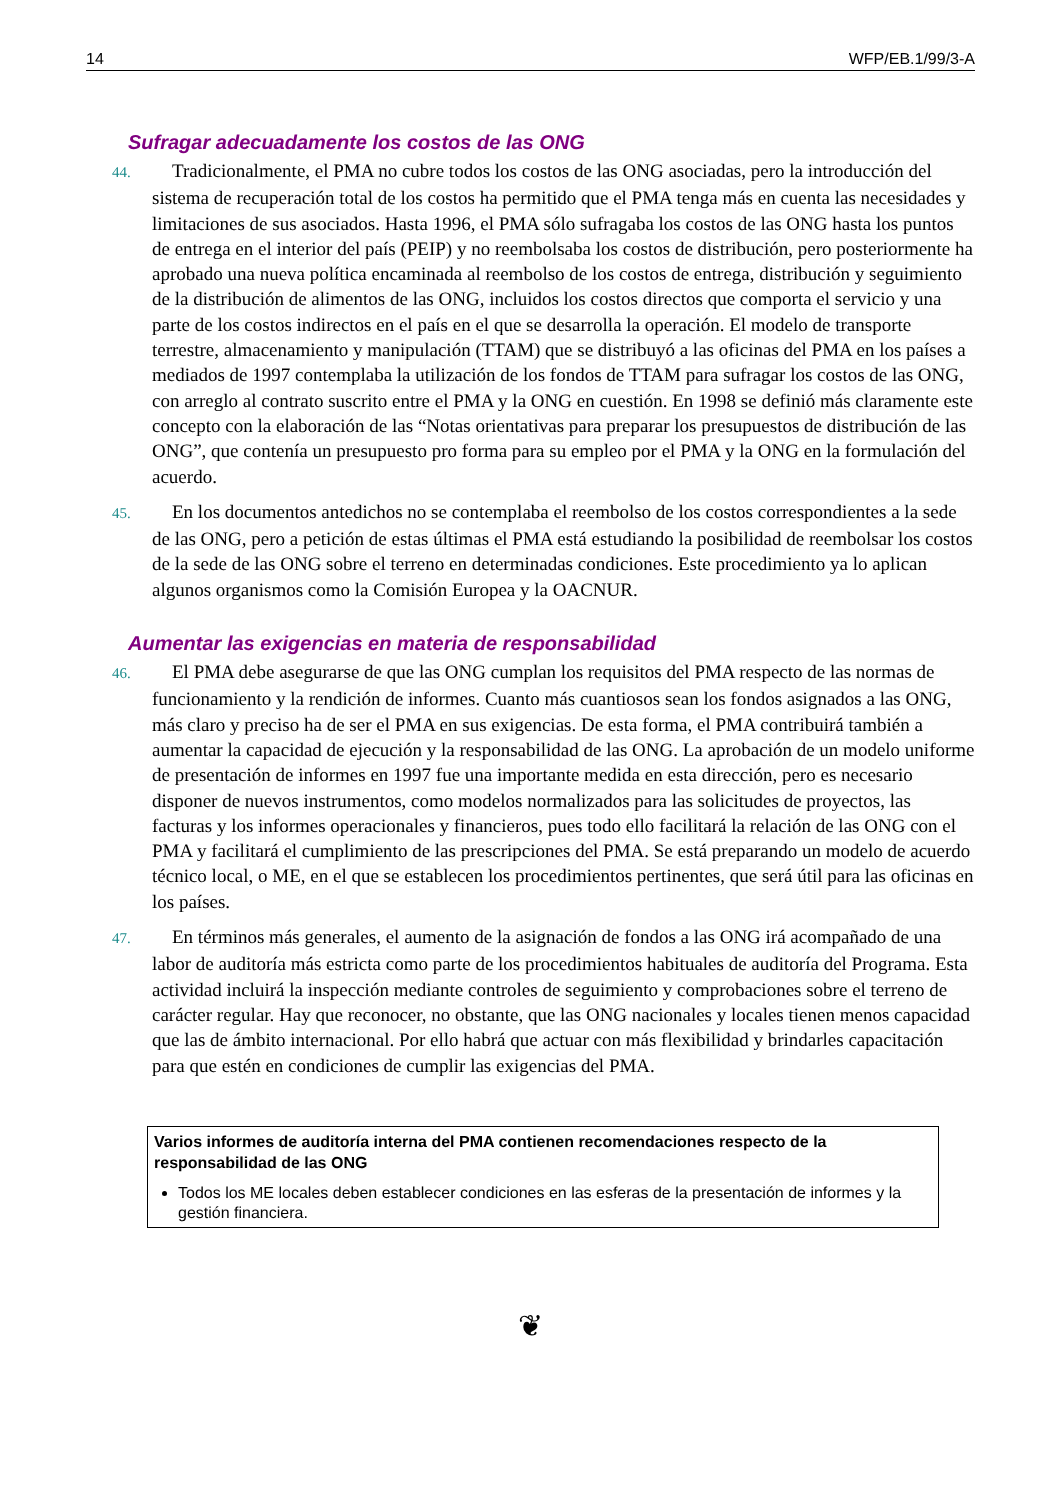14 WFP/EB.1/99/3-A
Sufragar adecuadamente los costos de las ONG
44. Tradicionalmente, el PMA no cubre todos los costos de las ONG asociadas, pero la introducción del sistema de recuperación total de los costos ha permitido que el PMA tenga más en cuenta las necesidades y limitaciones de sus asociados. Hasta 1996, el PMA sólo sufragaba los costos de las ONG hasta los puntos de entrega en el interior del país (PEIP) y no reembolsaba los costos de distribución, pero posteriormente ha aprobado una nueva política encaminada al reembolso de los costos de entrega, distribución y seguimiento de la distribución de alimentos de las ONG, incluidos los costos directos que comporta el servicio y una parte de los costos indirectos en el país en el que se desarrolla la operación. El modelo de transporte terrestre, almacenamiento y manipulación (TTAM) que se distribuyó a las oficinas del PMA en los países a mediados de 1997 contemplaba la utilización de los fondos de TTAM para sufragar los costos de las ONG, con arreglo al contrato suscrito entre el PMA y la ONG en cuestión. En 1998 se definió más claramente este concepto con la elaboración de las “Notas orientativas para preparar los presupuestos de distribución de las ONG”, que contenía un presupuesto pro forma para su empleo por el PMA y la ONG en la formulación del acuerdo.
45. En los documentos antedichos no se contemplaba el reembolso de los costos correspondientes a la sede de las ONG, pero a petición de estas últimas el PMA está estudiando la posibilidad de reembolsar los costos de la sede de las ONG sobre el terreno en determinadas condiciones. Este procedimiento ya lo aplican algunos organismos como la Comisión Europea y la OACNUR.
Aumentar las exigencias en materia de responsabilidad
46. El PMA debe asegurarse de que las ONG cumplan los requisitos del PMA respecto de las normas de funcionamiento y la rendición de informes. Cuanto más cuantiosos sean los fondos asignados a las ONG, más claro y preciso ha de ser el PMA en sus exigencias. De esta forma, el PMA contribuirá también a aumentar la capacidad de ejecución y la responsabilidad de las ONG. La aprobación de un modelo uniforme de presentación de informes en 1997 fue una importante medida en esta dirección, pero es necesario disponer de nuevos instrumentos, como modelos normalizados para las solicitudes de proyectos, las facturas y los informes operacionales y financieros, pues todo ello facilitará la relación de las ONG con el PMA y facilitará el cumplimiento de las prescripciones del PMA. Se está preparando un modelo de acuerdo técnico local, o ME, en el que se establecen los procedimientos pertinentes, que será útil para las oficinas en los países.
47. En términos más generales, el aumento de la asignación de fondos a las ONG irá acompañado de una labor de auditoría más estricta como parte de los procedimientos habituales de auditoría del Programa. Esta actividad incluirá la inspección mediante controles de seguimiento y comprobaciones sobre el terreno de carácter regular. Hay que reconocer, no obstante, que las ONG nacionales y locales tienen menos capacidad que las de ámbito internacional. Por ello habrá que actuar con más flexibilidad y brindarles capacitación para que estén en condiciones de cumplir las exigencias del PMA.
Varios informes de auditoría interna del PMA contienen recomendaciones respecto de la responsabilidad de las ONG
Todos los ME locales deben establecer condiciones en las esferas de la presentación de informes y la gestión financiera.
❦